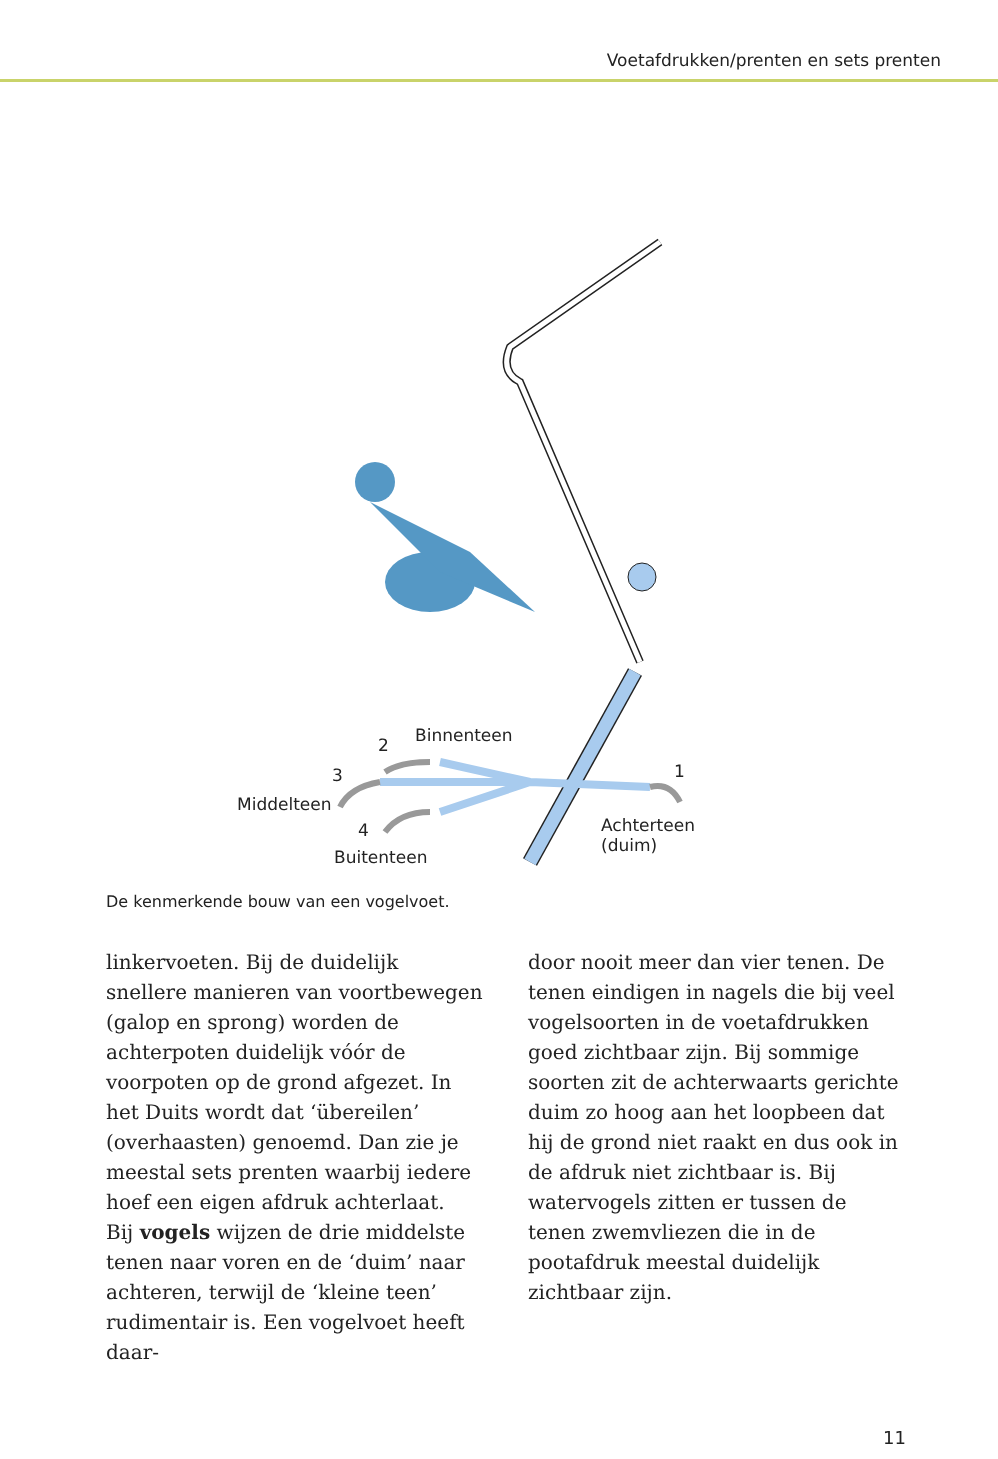Voetafdrukken/prenten en sets prenten
Binnenteen 2
3
Middelteen
4
Buitenteen
1
Achterteen
(duim)
De kenmerkende bouw van een vogelvoet.
linkervoeten. Bij de duidelijk snellere manieren van voortbewegen (galop en sprong) worden de achterpoten duidelijk vóór de voorpoten op de grond afgezet. In het Duits wordt dat ‘übereilen’ (overhaasten) genoemd. Dan zie je meestal sets prenten waarbij iedere hoef een eigen afdruk achterlaat.
Bij vogels wijzen de drie middelste tenen naar voren en de ‘duim’ naar achteren, terwijl de ‘kleine teen’ rudimentair is. Een vogelvoet heeft daar-
door nooit meer dan vier tenen. De tenen eindigen in nagels die bij veel vogelsoorten in de voetafdrukken goed zichtbaar zijn. Bij sommige soorten zit de achterwaarts gerichte duim zo hoog aan het loopbeen dat hij de grond niet raakt en dus ook in de afdruk niet zichtbaar is. Bij watervogels zitten er tussen de tenen zwemvliezen die in de pootafdruk meestal duidelijk zichtbaar zijn.
11